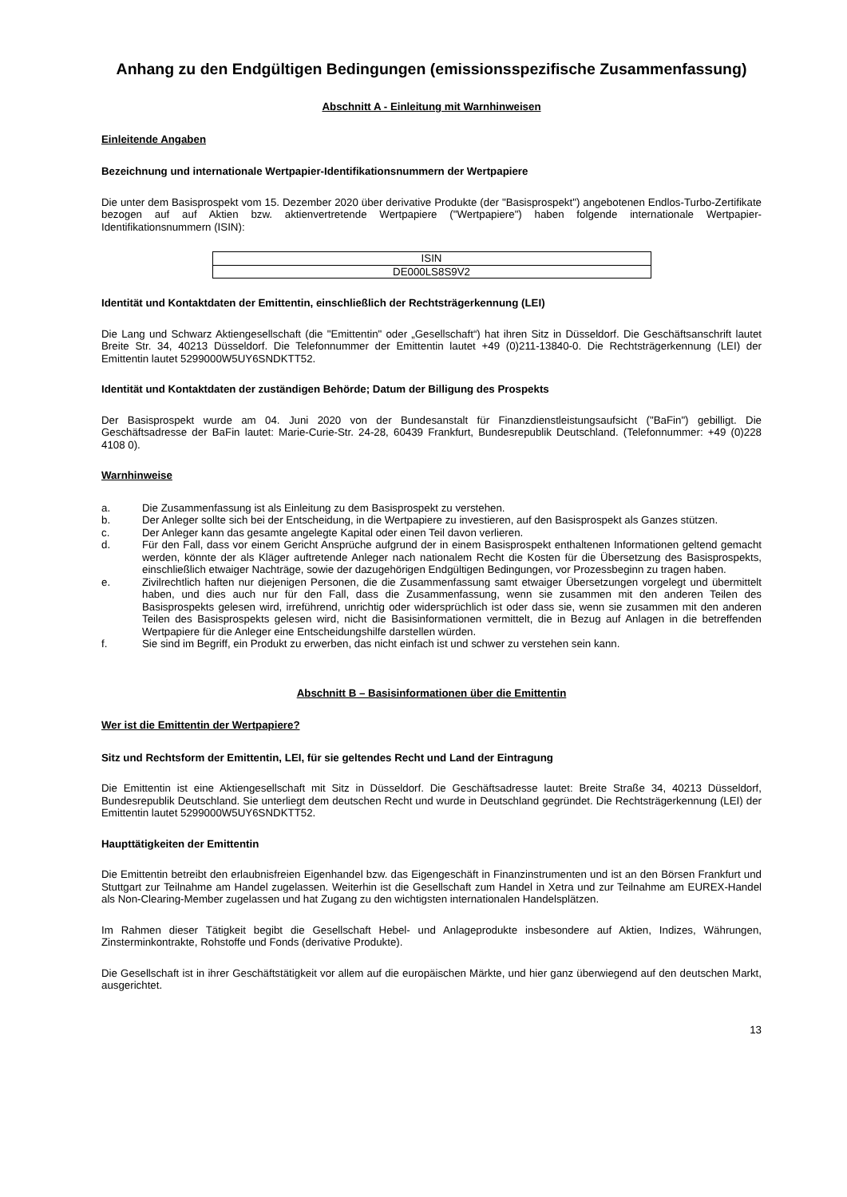Anhang zu den Endgültigen Bedingungen (emissionsspezifische Zusammenfassung)
Abschnitt A - Einleitung mit Warnhinweisen
Einleitende Angaben
Bezeichnung und internationale Wertpapier-Identifikationsnummern der Wertpapiere
Die unter dem Basisprospekt vom 15. Dezember 2020 über derivative Produkte (der "Basisprospekt") angebotenen Endlos-Turbo-Zertifikate bezogen auf auf Aktien bzw. aktienvertretende Wertpapiere ("Wertpapiere") haben folgende internationale Wertpapier-Identifikationsnummern (ISIN):
| ISIN |
| DE000LS8S9V2 |
Identität und Kontaktdaten der Emittentin, einschließlich der Rechtsträgerkennung (LEI)
Die Lang und Schwarz Aktiengesellschaft (die "Emittentin" oder „Gesellschaft“) hat ihren Sitz in Düsseldorf. Die Geschäftsanschrift lautet Breite Str. 34, 40213 Düsseldorf. Die Telefonnummer der Emittentin lautet +49 (0)211-13840-0. Die Rechtsträgerkennung (LEI) der Emittentin lautet 5299000W5UY6SNDKTT52.
Identität und Kontaktdaten der zuständigen Behörde; Datum der Billigung des Prospekts
Der Basisprospekt wurde am 04. Juni 2020 von der Bundesanstalt für Finanzdienstleistungsaufsicht ("BaFin") gebilligt. Die Geschäftsadresse der BaFin lautet: Marie-Curie-Str. 24-28, 60439 Frankfurt, Bundesrepublik Deutschland. (Telefonnummer: +49 (0)228 4108 0).
Warnhinweise
a. Die Zusammenfassung ist als Einleitung zu dem Basisprospekt zu verstehen.
b. Der Anleger sollte sich bei der Entscheidung, in die Wertpapiere zu investieren, auf den Basisprospekt als Ganzes stützen.
c. Der Anleger kann das gesamte angelegte Kapital oder einen Teil davon verlieren.
d. Für den Fall, dass vor einem Gericht Ansprüche aufgrund der in einem Basisprospekt enthaltenen Informationen geltend gemacht werden, könnte der als Kläger auftretende Anleger nach nationalem Recht die Kosten für die Übersetzung des Basisprospekts, einschließlich etwaiger Nachträge, sowie der dazugehörigen Endgültigen Bedingungen, vor Prozessbeginn zu tragen haben.
e. Zivilrechtlich haften nur diejenigen Personen, die die Zusammenfassung samt etwaiger Übersetzungen vorgelegt und übermittelt haben, und dies auch nur für den Fall, dass die Zusammenfassung, wenn sie zusammen mit den anderen Teilen des Basisprospekts gelesen wird, irreführend, unrichtig oder widersprüchlich ist oder dass sie, wenn sie zusammen mit den anderen Teilen des Basisprospekts gelesen wird, nicht die Basisinformationen vermittelt, die in Bezug auf Anlagen in die betreffenden Wertpapiere für die Anleger eine Entscheidungshilfe darstellen würden.
f. Sie sind im Begriff, ein Produkt zu erwerben, das nicht einfach ist und schwer zu verstehen sein kann.
Abschnitt B – Basisinformationen über die Emittentin
Wer ist die Emittentin der Wertpapiere?
Sitz und Rechtsform der Emittentin, LEI, für sie geltendes Recht und Land der Eintragung
Die Emittentin ist eine Aktiengesellschaft mit Sitz in Düsseldorf. Die Geschäftsadresse lautet: Breite Straße 34, 40213 Düsseldorf, Bundesrepublik Deutschland. Sie unterliegt dem deutschen Recht und wurde in Deutschland gegründet. Die Rechtsträgerkennung (LEI) der Emittentin lautet 5299000W5UY6SNDKTT52.
Haupttätigkeiten der Emittentin
Die Emittentin betreibt den erlaubnisfreien Eigenhandel bzw. das Eigengeschäft in Finanzinstrumenten und ist an den Börsen Frankfurt und Stuttgart zur Teilnahme am Handel zugelassen. Weiterhin ist die Gesellschaft zum Handel in Xetra und zur Teilnahme am EUREX-Handel als Non-Clearing-Member zugelassen und hat Zugang zu den wichtigsten internationalen Handelsplätzen.
Im Rahmen dieser Tätigkeit begibt die Gesellschaft Hebel- und Anlageprodukte insbesondere auf Aktien, Indizes, Währungen, Zinsterminkontrakte, Rohstoffe und Fonds (derivative Produkte).
Die Gesellschaft ist in ihrer Geschäftstätigkeit vor allem auf die europäischen Märkte, und hier ganz überwiegend auf den deutschen Markt, ausgerichtet.
13